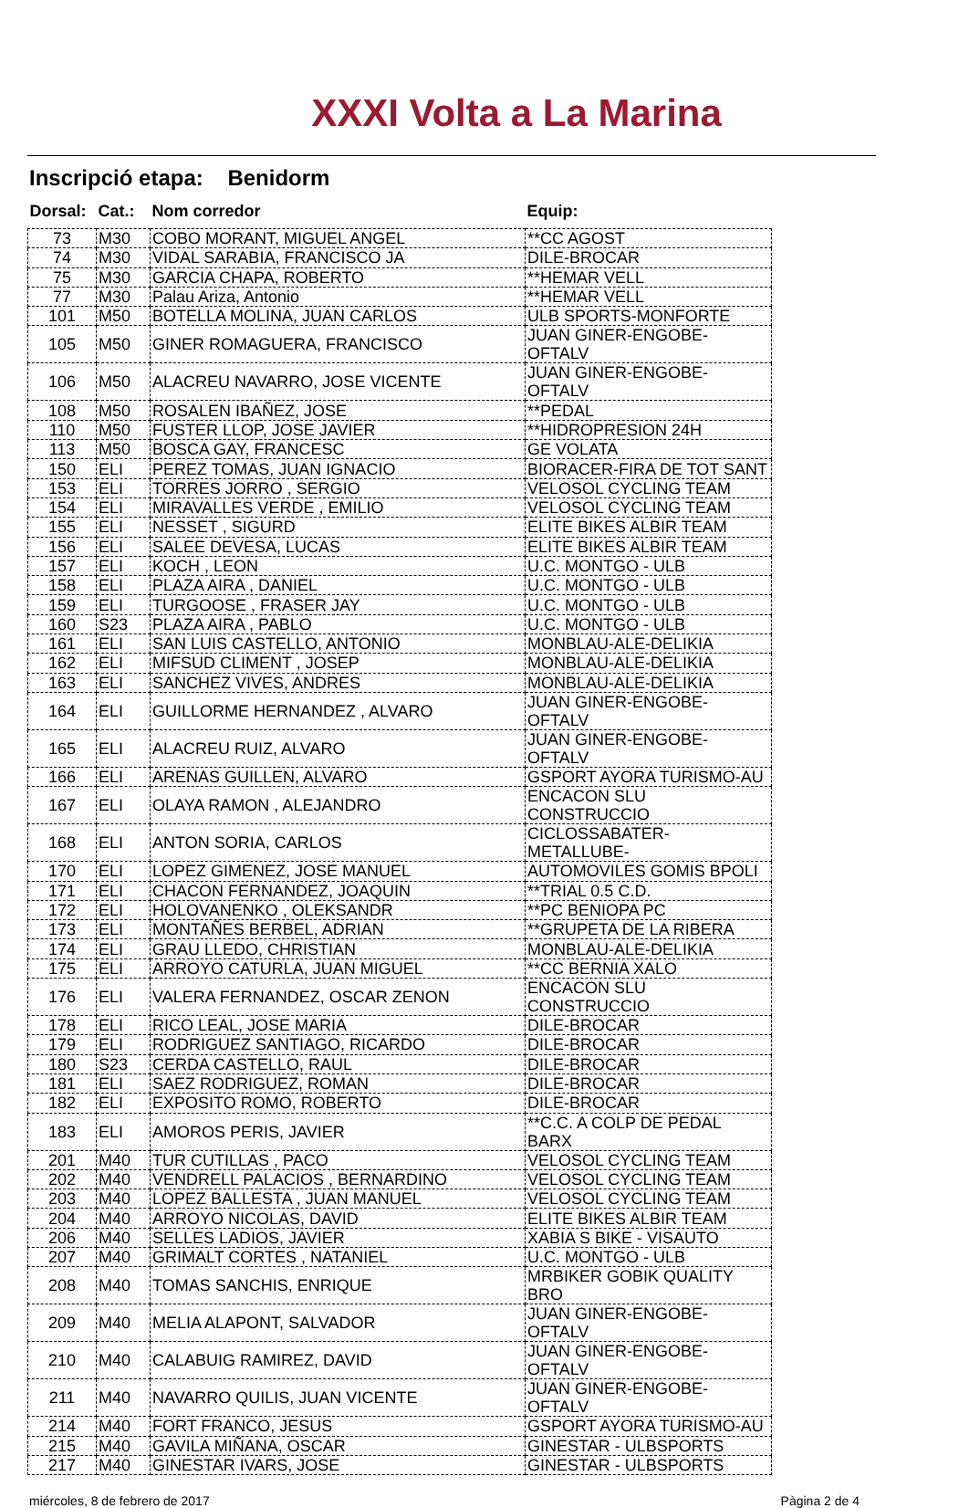XXXI Volta a La Marina
Inscripció etapa: Benidorm
| Dorsal: | Cat.: | Nom corredor | Equip: |
| --- | --- | --- | --- |
| 73 | M30 | COBO MORANT, MIGUEL ANGEL | **CC AGOST |
| 74 | M30 | VIDAL SARABIA, FRANCISCO JA | DILE-BROCAR |
| 75 | M30 | GARCIA CHAPA, ROBERTO | **HEMAR VELL |
| 77 | M30 | Palau Ariza, Antonio | **HEMAR VELL |
| 101 | M50 | BOTELLA MOLINA, JUAN CARLOS | ULB SPORTS-MONFORTE |
| 105 | M50 | GINER ROMAGUERA, FRANCISCO | JUAN GINER-ENGOBE-OFTALV |
| 106 | M50 | ALACREU NAVARRO, JOSE VICENTE | JUAN GINER-ENGOBE-OFTALV |
| 108 | M50 | ROSALEN IBAÑEZ, JOSE | **PEDAL |
| 110 | M50 | FUSTER LLOP, JOSE JAVIER | **HIDROPRESION 24H |
| 113 | M50 | BOSCA GAY, FRANCESC | GE VOLATA |
| 150 | ELI | PEREZ TOMAS, JUAN IGNACIO | BIORACER-FIRA DE TOT SANT |
| 153 | ELI | TORRES JORRO , SERGIO | VELOSOL CYCLING TEAM |
| 154 | ELI | MIRAVALLES VERDE , EMILIO | VELOSOL CYCLING TEAM |
| 155 | ELI | NESSET , SIGURD | ELITE BIKES ALBIR TEAM |
| 156 | ELI | SALEE DEVESA, LUCAS | ELITE BIKES ALBIR TEAM |
| 157 | ELI | KOCH , LEON | U.C. MONTGO - ULB |
| 158 | ELI | PLAZA AIRA , DANIEL | U.C. MONTGO - ULB |
| 159 | ELI | TURGOOSE , FRASER JAY | U.C. MONTGO - ULB |
| 160 | S23 | PLAZA AIRA , PABLO | U.C. MONTGO - ULB |
| 161 | ELI | SAN LUIS CASTELLO, ANTONIO | MONBLAU-ALE-DELIKIA |
| 162 | ELI | MIFSUD CLIMENT , JOSEP | MONBLAU-ALE-DELIKIA |
| 163 | ELI | SANCHEZ VIVES, ANDRES | MONBLAU-ALE-DELIKIA |
| 164 | ELI | GUILLORME HERNANDEZ , ALVARO | JUAN GINER-ENGOBE-OFTALV |
| 165 | ELI | ALACREU RUIZ, ALVARO | JUAN GINER-ENGOBE-OFTALV |
| 166 | ELI | ARENAS GUILLEN, ALVARO | GSPORT AYORA TURISMO-AU |
| 167 | ELI | OLAYA RAMON , ALEJANDRO | ENCACON SLU CONSTRUCCIO |
| 168 | ELI | ANTON SORIA, CARLOS | CICLOSSABATER-METALLUBE- |
| 170 | ELI | LOPEZ GIMENEZ, JOSE MANUEL | AUTOMOVILES GOMIS BPOLI |
| 171 | ELI | CHACON FERNANDEZ, JOAQUIN | **TRIAL 0.5 C.D. |
| 172 | ELI | HOLOVANENKO , OLEKSANDR | **PC BENIOPA PC |
| 173 | ELI | MONTAÑES BERBEL, ADRIAN | **GRUPETA DE LA RIBERA |
| 174 | ELI | GRAU LLEDO, CHRISTIAN | MONBLAU-ALE-DELIKIA |
| 175 | ELI | ARROYO CATURLA, JUAN MIGUEL | **CC BERNIA XALO |
| 176 | ELI | VALERA FERNANDEZ, OSCAR ZENON | ENCACON SLU CONSTRUCCIO |
| 178 | ELI | RICO LEAL, JOSE MARIA | DILE-BROCAR |
| 179 | ELI | RODRIGUEZ SANTIAGO, RICARDO | DILE-BROCAR |
| 180 | S23 | CERDA CASTELLO, RAUL | DILE-BROCAR |
| 181 | ELI | SAEZ RODRIGUEZ, ROMAN | DILE-BROCAR |
| 182 | ELI | EXPOSITO ROMO, ROBERTO | DILE-BROCAR |
| 183 | ELI | AMOROS PERIS, JAVIER | **C.C. A COLP DE PEDAL BARX |
| 201 | M40 | TUR CUTILLAS , PACO | VELOSOL CYCLING TEAM |
| 202 | M40 | VENDRELL PALACIOS , BERNARDINO | VELOSOL CYCLING TEAM |
| 203 | M40 | LOPEZ BALLESTA , JUAN MANUEL | VELOSOL CYCLING TEAM |
| 204 | M40 | ARROYO NICOLAS, DAVID | ELITE BIKES ALBIR TEAM |
| 206 | M40 | SELLES LADIOS, JAVIER | XABIA S BIKE - VISAUTO |
| 207 | M40 | GRIMALT CORTES , NATANIEL | U.C. MONTGO - ULB |
| 208 | M40 | TOMAS SANCHIS, ENRIQUE | MRBIKER GOBIK QUALITY BRO |
| 209 | M40 | MELIA ALAPONT, SALVADOR | JUAN GINER-ENGOBE-OFTALV |
| 210 | M40 | CALABUIG RAMIREZ, DAVID | JUAN GINER-ENGOBE-OFTALV |
| 211 | M40 | NAVARRO QUILIS, JUAN VICENTE | JUAN GINER-ENGOBE-OFTALV |
| 214 | M40 | FORT FRANCO, JESUS | GSPORT AYORA TURISMO-AU |
| 215 | M40 | GAVILA MIÑANA, OSCAR | GINESTAR - ULBSPORTS |
| 217 | M40 | GINESTAR IVARS, JOSE | GINESTAR - ULBSPORTS |
miércoles, 8 de febrero de 2017 Pàgina 2 de 4